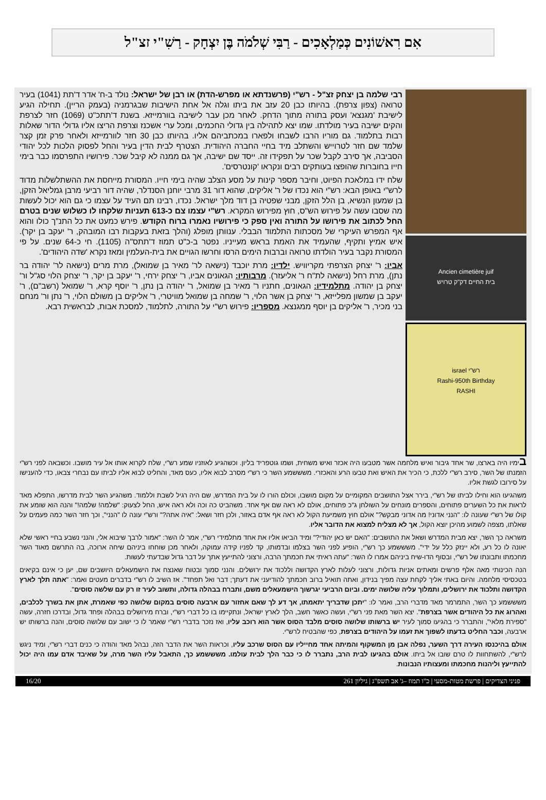אִם רִאשׁוֹנִים כְּמַלְאָכִים - רַבִּי שְׁלֹמֹה בֶּן יִצְחָק - רַשִׁ"י זצ"ל
Ancien cimetière juif
בית החיים דק"ק טרויש
רש"י israel
Rashi-950th Birthday
RASHI
רבי שלמה בן יצחק זצ"ל - רש"י (פרשנדתא או מפרש-הדת) או רבן של ישראל: נולד ב-ח' אדר ד'תת (1041) בעיר טרואה (צפון צרפת). בהיותו כבן 20 עזב את ביתו וגלה אל אחת הישיבות שבגרמניה (בעמק הריין). תחילה הגיע לישיבת 'מגנצא' ועסק בתורה מתוך הדחק. לאחר מכן עבר לישיבה בוורמייזא. בשנת ד'תתכ"ט (1069) חזר לצרפת והקים ישיבה בעיר מולדתו. שמו יצא לתהילה בין גדולי החכמים, ומכל ערי אשכנז וצרפת הריצו אליו גדולי הדור שאלות רבות בתלמוד. גם מוריו הרבו לשבחו ולפארו במכתביהם אליו. בהיותו כבן 30 חזר לוורמייזא ולאחר פרק זמן קצר שלמד שם חזר לטרוייש והשתלב מיד בחיי החברה היהודית. הצטרף לבית הדין בעיר והחל לפסוק הלכות לכל יהודי הסביבה, אך סירב לקבל שכר על תפקידו זה. ייסד שם ישיבה, אך גם ממנה לא קיבל שכר. פירושיו התפרסמו כבר בימי חייו בחוברות שהופצו בעותקים רבים ונקראו 'קונטרסים'.
שלח ידו במלאכת הפיוט, וחיבר מספר קינות על מסע הצלב שהיה בימי חייו. המסורת מייחסת את ההשתלשלות מדוד לרש"י באופן הבא: רש"י הוא נכדו של ר' אליקים, שהוא דור 31 מרבי יוחנן הסנדלר, שהיה דור רביעי מרבן גמליאל הזקן, בן שמעון הנשיא, בן הלל הזקן, מבני שפטיה בן דוד מלך ישראל. נכדו, רבינו תם העיד על עצמו כי גם הוא יכול לעשות מה שסבו עשה על פירוש הש"ס, חוץ מפירוש המקרא. רש"י עצמו צם כ-613 תעניות שלקחו לו כשלוש שנים בטרם החל לכתוב את פירושו על התורה ואין ספק כי פירושיו נאמרו ברוח הקודש. פירש כמעט את כל התנ"ך כולו והוא אף המפרש העיקרי של מסכתות התלמוד הבבלי. ענוותן מופלג (והלך בזאת בעקבות רבו המובהק, ר' יעקב בן יקר). איש אמיץ ותקיף, שהעמיד את האמת בראש מעייניו. נפטר ב-כ"ט תמוז ד'תתס"ה (1105). חי כ-64 שנים. על פי המסורת נקבר בעיר הולדתו טרואה וברבות הימים הרסו וחרשו הגויים את בית-העלמין ומאז נקרא 'שדה היהודים'.
אביו: ר' יצחק הצרפתי מקריוויש. ילדיו: מרת יוכבד (נישאה לר' מאיר בן שמואל), מרת מרים (נישאה לר' יהודה בר נתן), מרת רחל (נישאה לת"ח ר' אליעזר). מרבותיו: הגאונים אביו, ר' יצחק ירחי, ר' יעקב בן יקר, ר' יצחק הלוי סג"ל ור' יצחק בן יהודה. מתלמידיו: הגאונים, חתניו ר' מאיר בן שמואל, ר' יהודה בן נתן, ר' יוסף קרא, ר' שמואל (רשב"ם), ר' יעקב בן שמשון מפלייזא, ר' יצחק בן אשר הלוי, ר' שמחה בן שמואל מוויטרי, ר' אליקים בן משולם הלוי, ר' נתן ור' מנחם בני מכיר, ר' אליקים בן יוסף ממגנצא. מספריו: פירוש רש"י על התורה, לתלמוד, למסכת אבות, לבראשית רבא.
בימיו היה בארצו, שר אחד גיבור ואיש מלחמה אשר מטבעו היה אכזר ואיש משחית, ושמו גוטפריד בליון. וכשהגיע לאוזניו שמע רש"י, שלח לקרוא אותו אל עיר מושבו. וכשבאה לפני רש"י הזמנתו של השר, סירב רש"י ללכת, כי הכיר את האיש ואת טבעו הרע והאכזרי. משששמע השר כי רש"י מסרב לבוא אליו, כעס מאד, והחליט לבוא אליו לביתו עם נבחרי צבאו, כדי להענישו על סירובו לגשת אליו.
משהגיעו הוא וחילו לביתו של רש"י, בירר אצל התושבים המקומיים על מקום מושבו, וכולם הורו לו על בית המדרש, שם היה רגיל לשבת וללמוד. משהגיע השר לבית מדרשו, התפלא מאד לראות את כל השערים פתוחים, והספרים מונחים על השולחן ג"כ פתוחים, אולם לא ראה שם אף אחד. משהביט כה וכה ולא ראה איש, החל לצעוק: "שלמה! שלמה!" והנה הוא שומע את קולו של רש"י שעונה לו: "הנני אדוני! מה אדוני מבקש?" אולם חוץ משמיעת הקול לא ראה אף אדם באזור, ולכן חזר ושאל: "איה אתה?" ורש"י עונה לו "הנני", וכך חזר השר כמה פעמים על שאלתו, מצפה לשמוע מהיכן יוצא הקול, אך לא מצליח למצוא את הדובר אליו.
משראה כך השר, יצא מבית המדרש ושאל את התושבים: "האם יש כאן יהודי?" ומיד הביאו אליו את אחד מתלמידי רש"י, אמר לו השר: "אמור לרבך שיבוא אלי, והנני נשבע בחיי ראשי שלא יאונה לו כל רע, ולא יינזק כלל על ידי". משששמע כך רש"י, הופיע לפני השר בצלמו ובדמותו, קד לפניו קידה עמוקה, ולאחר מכן שוחחו ביניהם שיחה ארוכה, בה התרשם מאוד השר מחכמתו ותבונתו של רש"י, ובסוף הדו-שיח ביניהם אמרו לו השר: "עתה ראיתי את חכמתך הרבה, ורצוני להתייעץ אתך על דבר גדול שבדעתי לעשות.
הנה הכינותי מאה אלף פרשים ומאתים אניות גדולות, ורצוני לעלות לארץ הקדושה וללכוד את ירושלים. והנני סמוך ובטוח שאנצח את הישמעאלים היושבים שם, יען כי אינם בקיאים בטכסיסי מלחמה. והיום באתי אליך לקחת עצה מפיך בנידון, ואתה תואיל ברוב חכמתך להודיעני את דעתך; דבר ואל תפחד". אז השיב לו רש"י בדברים מעטים ואמר: "אתה תלך לארץ הקדושה ותלכוד את ירושלים, ותמלוך עליה שלושה ימים. וביום הרביעי יגרשוך הישמעאלים משם, ותברח בבהלה גדולה, ותשוב לעיר זו רק עם שלשה סוסים".
משששמע כך השר, התמרמר מאד מדברי הרב, ואמר לו: "יתכן שדבריך יתאמתו, אך דע לך שאם אחזור עם ארבעה סוסים במקום שלושה כפי שאמרת, אתן את בשרך לכלבים, ואהרוג את כל היהודים אשר בצרפת". יצא השר מאת פני רש"י, ועשה כאשר חשב, הלך לארץ ישראל, ונתקיימו בו כל דברי רש"י, וברח מירושלים בבהלה ופחד גדול, ובדרכו חזרה, עשה "ספירת מלאי", והתברר כי בהגיעו סמוך לעיר יש ברשותו שלושה סוסים מלבד הסוס אשר הוא רוכב עליו, ואז נזכר בדברי רש"י שאמר לו כי ישוב עם שלושה סוסים, והנה ברשותו יש ארבעה, וכבר החליט בדעתו לשפוך את זעמו על היהודים בצרפת, כפי שהבטיח לרש"י.
אולם בהיכנסו העירה דרך השער, נפלה אבן מן המשקוף והמיתה אחד מחייליו עם הסוס שרכב עליו, וכראות השר את הדבר הזה, נבהל מאד והודה כי כנים דברי רש"י, ומיד ניגש לרש"י, להשתחוות לו טרם שובו אל ביתו. אולם בהגיעו לבית הרב, נתברר לו כי כבר הלך לבית עולמו. משששמע כך, התאבל עליו השר מרה, על שאיבד אדם עמו היה יכול להתייעץ וליהנות מחכמתו ומעצותיו הנבונות.
פניני הצדיקים | פרשת מטות-מסעי | כ"ו תמוז –ג' אב תשפ"ג | גיליון 261 16/20